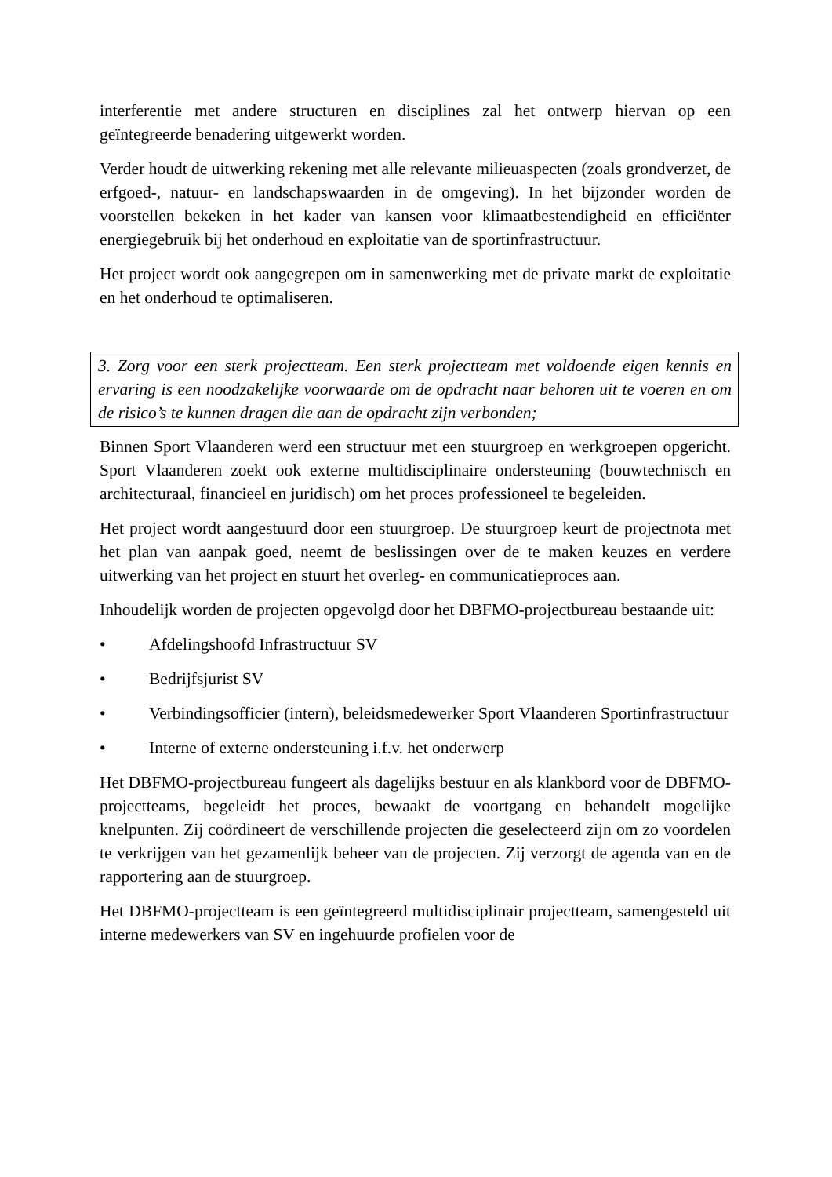interferentie met andere structuren en disciplines zal het ontwerp hiervan op een geïntegreerde benadering uitgewerkt worden.
Verder houdt de uitwerking rekening met alle relevante milieuaspecten (zoals grondverzet, de erfgoed-, natuur- en landschapswaarden in de omgeving). In het bijzonder worden de voorstellen bekeken in het kader van kansen voor klimaatbestendigheid en efficiënter energiegebruik bij het onderhoud en exploitatie van de sportinfrastructuur.
Het project wordt ook aangegrepen om in samenwerking met de private markt de exploitatie en het onderhoud te optimaliseren.
3. Zorg voor een sterk projectteam. Een sterk projectteam met voldoende eigen kennis en ervaring is een noodzakelijke voorwaarde om de opdracht naar behoren uit te voeren en om de risico’s te kunnen dragen die aan de opdracht zijn verbonden;
Binnen Sport Vlaanderen werd een structuur met een stuurgroep en werkgroepen opgericht. Sport Vlaanderen zoekt ook externe multidisciplinaire ondersteuning (bouwtechnisch en architecturaal, financieel en juridisch) om het proces professioneel te begeleiden.
Het project wordt aangestuurd door een stuurgroep. De stuurgroep keurt de projectnota met het plan van aanpak goed, neemt de beslissingen over de te maken keuzes en verdere uitwerking van het project en stuurt het overleg- en communicatieproces aan.
Inhoudelijk worden de projecten opgevolgd door het DBFMO-projectbureau bestaande uit:
• Afdelingshoofd Infrastructuur SV
• Bedrijfsjurist SV
• Verbindingsofficier (intern), beleidsmedewerker Sport Vlaanderen Sportinfrastructuur
• Interne of externe ondersteuning i.f.v. het onderwerp
Het DBFMO-projectbureau fungeert als dagelijks bestuur en als klankbord voor de DBFMO-projectteams, begeleidt het proces, bewaakt de voortgang en behandelt mogelijke knelpunten. Zij coördineert de verschillende projecten die geselecteerd zijn om zo voordelen te verkrijgen van het gezamenlijk beheer van de projecten. Zij verzorgt de agenda van en de rapportering aan de stuurgroep.
Het DBFMO-projectteam is een geïntegreerd multidisciplinair projectteam, samengesteld uit interne medewerkers van SV en ingehuurde profielen voor de